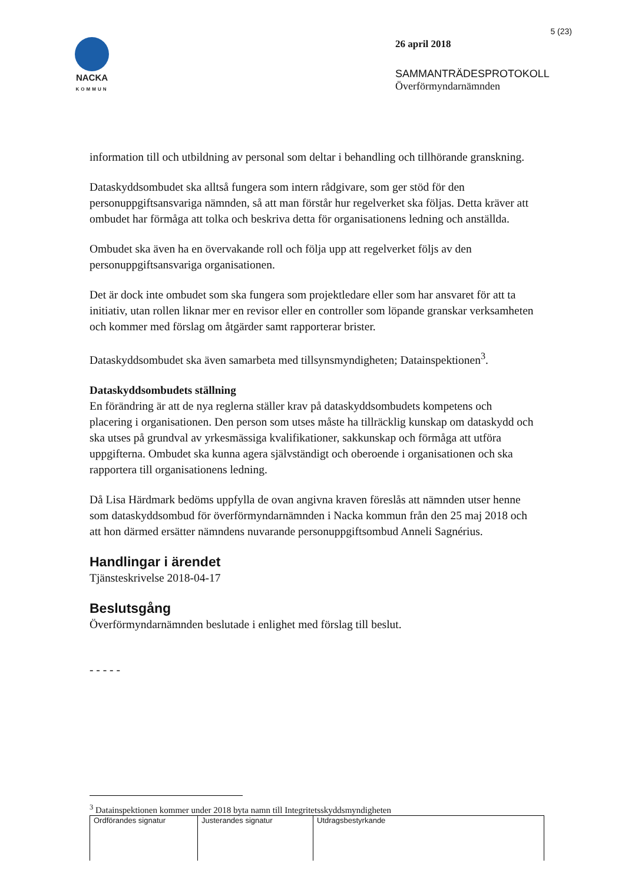NACKA
KOMMUN
5 (23)
26 april 2018
SAMMANTRÄDESPROTOKOLL
Överförmyndarnämnden
information till och utbildning av personal som deltar i behandling och tillhörande granskning.
Dataskyddsombudet ska alltså fungera som intern rådgivare, som ger stöd för den personuppgiftsansvariga nämnden, så att man förstår hur regelverket ska följas. Detta kräver att ombudet har förmåga att tolka och beskriva detta för organisationens ledning och anställda.
Ombudet ska även ha en övervakande roll och följa upp att regelverket följs av den personuppgiftsansvariga organisationen.
Det är dock inte ombudet som ska fungera som projektledare eller som har ansvaret för att ta initiativ, utan rollen liknar mer en revisor eller en controller som löpande granskar verksamheten och kommer med förslag om åtgärder samt rapporterar brister.
Dataskyddsombudet ska även samarbeta med tillsynsmyndigheten; Datainspektionen<sup>3</sup>.
Dataskyddsombudets ställning
En förändring är att de nya reglerna ställer krav på dataskyddsombudets kompetens och placering i organisationen. Den person som utses måste ha tillräcklig kunskap om dataskydd och ska utses på grundval av yrkesmässiga kvalifikationer, sakkunskap och förmåga att utföra uppgifterna. Ombudet ska kunna agera självständigt och oberoende i organisationen och ska rapportera till organisationens ledning.
Då Lisa Härdmark bedöms uppfylla de ovan angivna kraven föreslås att nämnden utser henne som dataskyddsombud för överförmyndarnämnden i Nacka kommun från den 25 maj 2018 och att hon därmed ersätter nämndens nuvarande personuppgiftsombud Anneli Sagnérius.
Handlingar i ärendet
Tjänsteskrivelse 2018-04-17
Beslutsgång
Överförmyndarnämnden beslutade i enlighet med förslag till beslut.
- - - - -
<sup>3</sup> Datainspektionen kommer under 2018 byta namn till Integritetsskyddsmyndigheten
| Ordförandes signatur | Justerandes signatur | Utdragsbestyrkande |